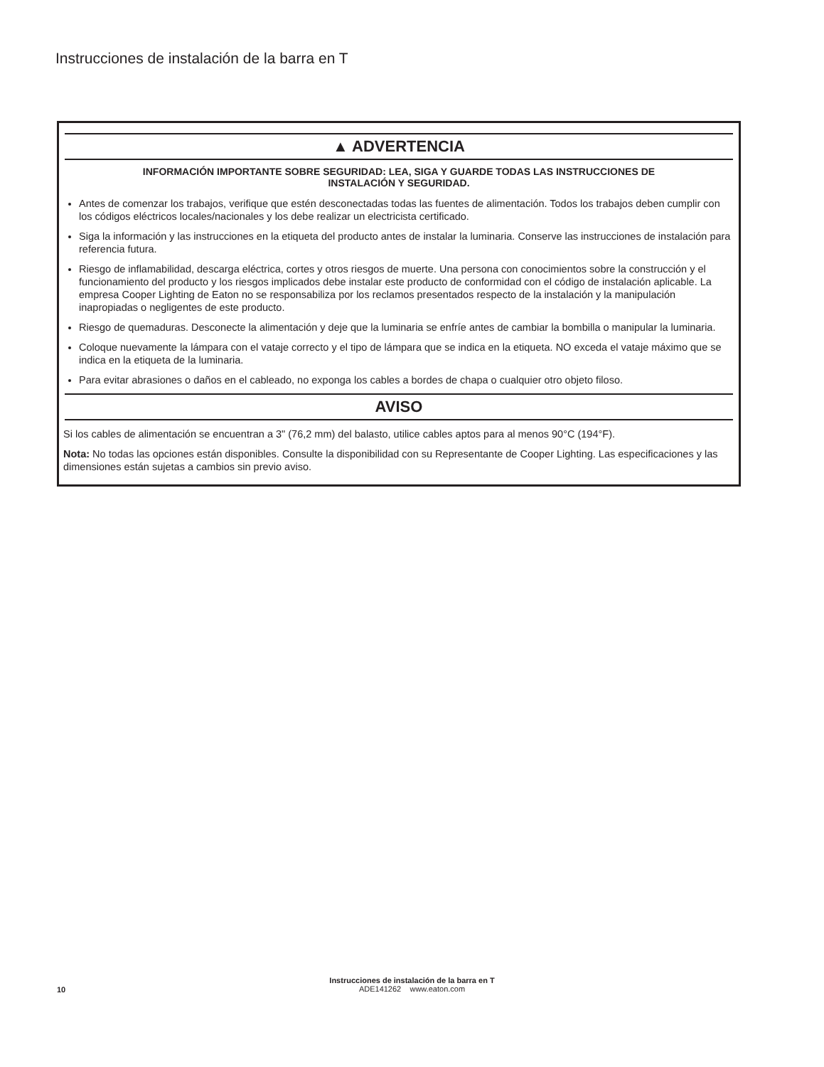Instrucciones de instalación de la barra en T
▲ ADVERTENCIA
INFORMACIÓN IMPORTANTE SOBRE SEGURIDAD: LEA, SIGA Y GUARDE TODAS LAS INSTRUCCIONES DE
INSTALACIÓN Y SEGURIDAD.
Antes de comenzar los trabajos, verifique que estén desconectadas todas las fuentes de alimentación. Todos los trabajos deben cumplir con los códigos eléctricos locales/nacionales y los debe realizar un electricista certificado.
Siga la información y las instrucciones en la etiqueta del producto antes de instalar la luminaria. Conserve las instrucciones de instalación para referencia futura.
Riesgo de inflamabilidad, descarga eléctrica, cortes y otros riesgos de muerte. Una persona con conocimientos sobre la construcción y el funcionamiento del producto y los riesgos implicados debe instalar este producto de conformidad con el código de instalación aplicable. La empresa Cooper Lighting de Eaton no se responsabiliza por los reclamos presentados respecto de la instalación y la manipulación inapropiadas o negligentes de este producto.
Riesgo de quemaduras. Desconecte la alimentación y deje que la luminaria se enfríe antes de cambiar la bombilla o manipular la luminaria.
Coloque nuevamente la lámpara con el vataje correcto y el tipo de lámpara que se indica en la etiqueta. NO exceda el vataje máximo que se indica en la etiqueta de la luminaria.
Para evitar abrasiones o daños en el cableado, no exponga los cables a bordes de chapa o cualquier otro objeto filoso.
AVISO
Si los cables de alimentación se encuentran a 3" (76,2 mm) del balasto, utilice cables aptos para al menos 90°C (194°F).
Nota: No todas las opciones están disponibles. Consulte la disponibilidad con su Representante de Cooper Lighting. Las especificaciones y las dimensiones están sujetas a cambios sin previo aviso.
Instrucciones de instalación de la barra en T
ADE141262 www.eaton.com
10